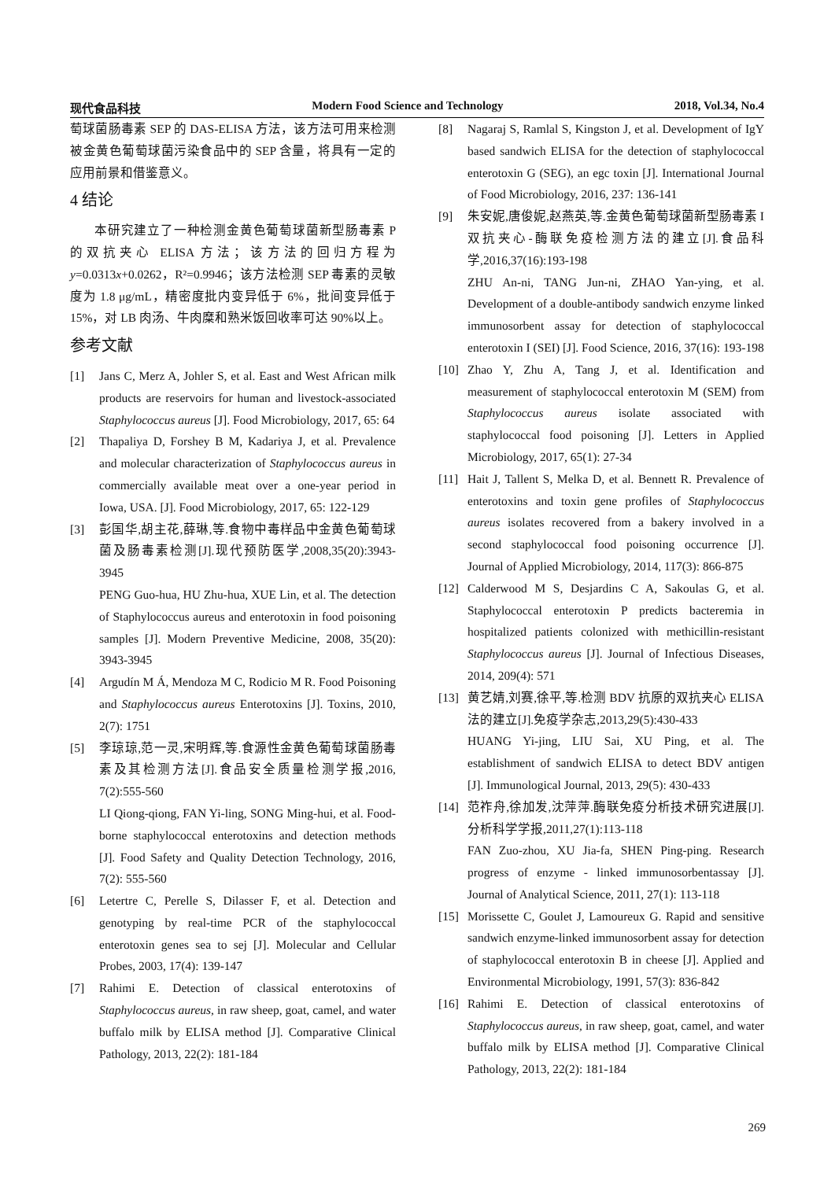现代食品科技 Modern Food Science and Technology 2018, Vol.34, No.4
萄球菌肠毒素 SEP 的 DAS-ELISA 方法，该方法可用来检测被金黄色葡萄球菌污染食品中的 SEP 含量，将具有一定的应用前景和借鉴意义。
4 结论
本研究建立了一种检测金黄色葡萄球菌新型肠毒素 P 的双抗夹心 ELISA 方法；该方法的回归方程为 y=0.0313x+0.0262，R²=0.9946；该方法检测 SEP 毒素的灵敏度为 1.8 μg/mL，精密度批内变异低于 6%，批间变异低于 15%，对 LB 肉汤、牛肉糜和熟米饭回收率可达 90%以上。
参考文献
[1] Jans C, Merz A, Johler S, et al. East and West African milk products are reservoirs for human and livestock-associated Staphylococcus aureus [J]. Food Microbiology, 2017, 65: 64
[2] Thapaliya D, Forshey B M, Kadariya J, et al. Prevalence and molecular characterization of Staphylococcus aureus in commercially available meat over a one-year period in Iowa, USA. [J]. Food Microbiology, 2017, 65: 122-129
[3] 彭国华,胡主花,薛琳,等.食物中毒样品中金黄色葡萄球菌及肠毒素检测[J].现代预防医学,2008,35(20):3943-3945
PENG Guo-hua, HU Zhu-hua, XUE Lin, et al. The detection of Staphylococcus aureus and enterotoxin in food poisoning samples [J]. Modern Preventive Medicine, 2008, 35(20): 3943-3945
[4] Argudín M Á, Mendoza M C, Rodicio M R. Food Poisoning and Staphylococcus aureus Enterotoxins [J]. Toxins, 2010, 2(7): 1751
[5] 李琼琼,范一灵,宋明辉,等.食源性金黄色葡萄球菌肠毒素及其检测方法[J].食品安全质量检测学报,2016, 7(2):555-560
LI Qiong-qiong, FAN Yi-ling, SONG Ming-hui, et al. Food-borne staphylococcal enterotoxins and detection methods [J]. Food Safety and Quality Detection Technology, 2016, 7(2): 555-560
[6] Letertre C, Perelle S, Dilasser F, et al. Detection and genotyping by real-time PCR of the staphylococcal enterotoxin genes sea to sej [J]. Molecular and Cellular Probes, 2003, 17(4): 139-147
[7] Rahimi E. Detection of classical enterotoxins of Staphylococcus aureus, in raw sheep, goat, camel, and water buffalo milk by ELISA method [J]. Comparative Clinical Pathology, 2013, 22(2): 181-184
[8] Nagaraj S, Ramlal S, Kingston J, et al. Development of IgY based sandwich ELISA for the detection of staphylococcal enterotoxin G (SEG), an egc toxin [J]. International Journal of Food Microbiology, 2016, 237: 136-141
[9] 朱安妮,唐俊妮,赵燕英,等.金黄色葡萄球菌新型肠毒素 I 双抗夹心-酶联免疫检测方法的建立[J].食品科学,2016,37(16):193-198
ZHU An-ni, TANG Jun-ni, ZHAO Yan-ying, et al. Development of a double-antibody sandwich enzyme linked immunosorbent assay for detection of staphylococcal enterotoxin I (SEI) [J]. Food Science, 2016, 37(16): 193-198
[10] Zhao Y, Zhu A, Tang J, et al. Identification and measurement of staphylococcal enterotoxin M (SEM) from Staphylococcus aureus isolate associated with staphylococcal food poisoning [J]. Letters in Applied Microbiology, 2017, 65(1): 27-34
[11] Hait J, Tallent S, Melka D, et al. Bennett R. Prevalence of enterotoxins and toxin gene profiles of Staphylococcus aureus isolates recovered from a bakery involved in a second staphylococcal food poisoning occurrence [J]. Journal of Applied Microbiology, 2014, 117(3): 866-875
[12] Calderwood M S, Desjardins C A, Sakoulas G, et al. Staphylococcal enterotoxin P predicts bacteremia in hospitalized patients colonized with methicillin-resistant Staphylococcus aureus [J]. Journal of Infectious Diseases, 2014, 209(4): 571
[13] 黄艺婧,刘赛,徐平,等.检测 BDV 抗原的双抗夹心 ELISA 法的建立[J].免疫学杂志,2013,29(5):430-433
HUANG Yi-jing, LIU Sai, XU Ping, et al. The establishment of sandwich ELISA to detect BDV antigen [J]. Immunological Journal, 2013, 29(5): 430-433
[14] 范祚舟,徐加发,沈萍萍.酶联免疫分析技术研究进展[J].分析科学学报,2011,27(1):113-118
FAN Zuo-zhou, XU Jia-fa, SHEN Ping-ping. Research progress of enzyme - linked immunosorbentassay [J]. Journal of Analytical Science, 2011, 27(1): 113-118
[15] Morissette C, Goulet J, Lamoureux G. Rapid and sensitive sandwich enzyme-linked immunosorbent assay for detection of staphylococcal enterotoxin B in cheese [J]. Applied and Environmental Microbiology, 1991, 57(3): 836-842
[16] Rahimi E. Detection of classical enterotoxins of Staphylococcus aureus, in raw sheep, goat, camel, and water buffalo milk by ELISA method [J]. Comparative Clinical Pathology, 2013, 22(2): 181-184
269